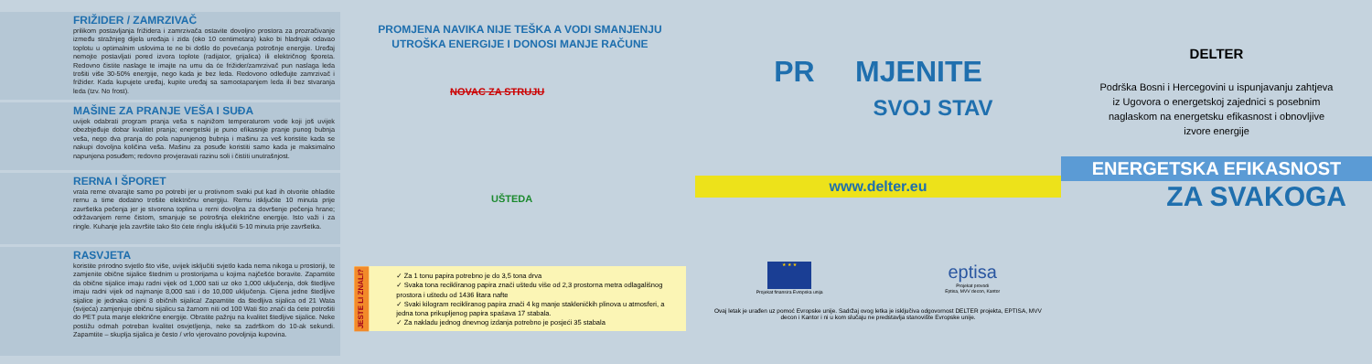FRIŽIDER / ZAMRZIVAČ
prilikom postavljanja frižidera i zamrzivača ostavite dovoljno prostora za prozračivanje između stražnjeg dijela uređaja i zida (oko 10 centimetara) kako bi hladnjak odavao toplotu u optimalnim uslovima te ne bi došlo do povećanja potrošnje energije. Uređaj nemojte postavljati pored izvora toplote (radijator, grijalica) ili električnog šporeta. Redovno čistite naslage te imajte na umu da će frižider/zamrzivač pun naslaga leda trošiti više 30-50% energije, nego kada je bez leda. Redovono odleđujte zamrzivač i frižider. Kada kupujete uređaj, kupite uređaj sa samootapanjem leda ili bez stvaranja leda (tzv. No frost).
MAŠINE ZA PRANJE VEŠA I SUĐA
uvijek odabrati program pranja veša s najnižom temperaturom vode koji još uvijek obezbjeđuje dobar kvalitet pranja; energetski je puno efikasnije pranje punog bubnja veša, nego dva pranja do pola napunjenog bubnja i mašinu za veš koristite kada se nakupi dovoljna količina veša. Mašinu za posuđe koristiti samo kada je maksimalno napunjena posuđem; redovno provjeravati razinu soli i čistiti unutrašnjost.
RERNA I ŠPORET
vrata rerne otvarajte samo po potrebi jer u protivnom svaki put kad ih otvorite ohladite rernu a time dodatno trošite električnu energiju. Rernu isključite 10 minuta prije završetka pečenja jer je stvorena toplina u rerni dovoljna za dovršenje pečenja hrane; održavanjem rerne čistom, smanjuje se potrošnja električne energije. Isto važi i za ringle. Kuhanje jela završite tako što ćete ringlu isključiti 5-10 minuta prije završetka.
RASVJETA
koristite prirodno svjetlo što više, uvijek isključiti svjetlo kada nema nikoga u prostoriji, te zamjenite obične sijalice štednim u prostorijama u kojima najčešće boravite. Zapamtite da obične sijalice imaju radni vijek od 1,000 sati uz oko 1,000 uključenja, dok štedljive imaju radni vijek od najmanje 8,000 sati i do 10,000 uključenja. Cijena jedne štedljive sijalice je jednaka cijeni 8 običnih sijalica! Zapamtite da štedljiva sijalica od 21 Wata (svijeća) zamjenjuje običnu sijalicu sa žarnom niti od 100 Wati što znači da ćete potrošiti do PET puta manje električne energije. Obratite pažnju na kvalitet štedljive sijalice. Neke postižu odmah potreban kvalitet osvjetljenja, neke sa zadrškom do 10-ak sekundi. Zapamtite – skuplja sijalica je često / vrlo vjerovatno povoljnija kupovina.
PROMJENA NAVIKA NIJE TEŠKA A VODI SMANJENJU
UTROŠKA ENERGIJE I DONOSI MANJE RAČUNE
NOVAC ZA STRUJU
UŠTEDA
JESTE LI ZNALI?
✓ Za 1 tonu papira potrebno je do 3,5 tona drva
✓ Svaka tona recikliranog papira znači uštedu više od 2,3 prostorna metra odlagališnog prostora i uštedu od 1436 litara nafte
✓ Svaki kilogram recikliranog papira znači 4 kg manje stakleničkih plinova u atmosferi, a jedna tona prikupljenog papira spašava 17 stabala.
✓ Za nakladu jednog dnevnog izdanja potrebno je posjeći 35 stabala
PR MJENITE
SVOJ STAV
www.delter.eu
★ ★ ★
Projekat finansira Evropska unija
eptisa
Projekat provodi
Eptisa, MVV decon, Kantor
Ovaj letak je urađen uz pomoć Evropske unije. Sadržaj ovog letka je isključiva odgovornost DELTER projekta, EPTISA, MVV decon i Kantor i ni u kom slučaju ne predstavlja stanovište Evropske unije.
DELTER
Podrška Bosni i Hercegovini u ispunjavanju zahtjeva iz Ugovora o energetskoj zajednici s posebnim naglaskom na energetsku efikasnost i obnovljive izvore energije
ENERGETSKA EFIKASNOST
ZA SVAKOGA